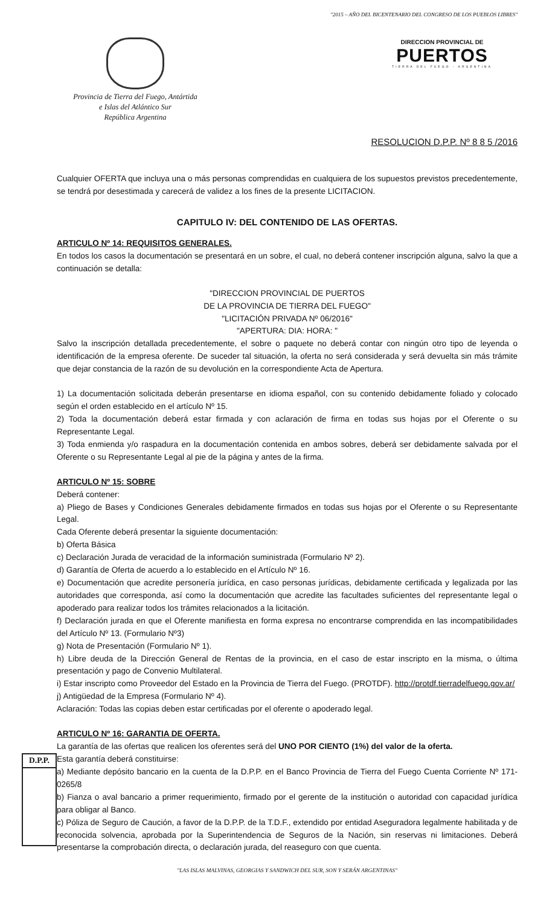"2015 – AÑO DEL BICENTENARIO DEL CONGRESO DE LOS PUEBLOS LIBRES"
Provincia de Tierra del Fuego, Antártida
e Islas del Atlántico Sur
República Argentina
DIRECCION PROVINCIAL DE
PUERTOS
TIERRA DEL FUEGO - ARGENTINA
RESOLUCION D.P.P. Nº 8 8 5 /2016
Cualquier OFERTA que incluya una o más personas comprendidas en cualquiera de los supuestos previstos precedentemente, se tendrá por desestimada y carecerá de validez a los fines de la presente LICITACION.
CAPITULO IV: DEL CONTENIDO DE LAS OFERTAS.
ARTICULO Nº 14: REQUISITOS GENERALES.
En todos los casos la documentación se presentará en un sobre, el cual, no deberá contener inscripción alguna, salvo la que a continuación se detalla:
"DIRECCION PROVINCIAL DE PUERTOS
DE LA PROVINCIA DE TIERRA DEL FUEGO"
"LICITACIÓN PRIVADA Nº 06/2016"
"APERTURA: DIA: HORA: "
Salvo la inscripción detallada precedentemente, el sobre o paquete no deberá contar con ningún otro tipo de leyenda o identificación de la empresa oferente. De suceder tal situación, la oferta no será considerada y será devuelta sin más trámite que dejar constancia de la razón de su devolución en la correspondiente Acta de Apertura.
1) La documentación solicitada deberán presentarse en idioma español, con su contenido debidamente foliado y colocado según el orden establecido en el artículo Nº 15.
2) Toda la documentación deberá estar firmada y con aclaración de firma en todas sus hojas por el Oferente o su Representante Legal.
3) Toda enmienda y/o raspadura en la documentación contenida en ambos sobres, deberá ser debidamente salvada por el Oferente o su Representante Legal al pie de la página y antes de la firma.
ARTICULO Nº 15: SOBRE
Deberá contener:
a) Pliego de Bases y Condiciones Generales debidamente firmados en todas sus hojas por el Oferente o su Representante Legal.
Cada Oferente deberá presentar la siguiente documentación:
b) Oferta Básica
c) Declaración Jurada de veracidad de la información suministrada (Formulario Nº 2).
d) Garantía de Oferta de acuerdo a lo establecido en el Artículo Nº 16.
e) Documentación que acredite personería jurídica, en caso personas jurídicas, debidamente certificada y legalizada por las autoridades que corresponda, así como la documentación que acredite las facultades suficientes del representante legal o apoderado para realizar todos los trámites relacionados a la licitación.
f) Declaración jurada en que el Oferente manifiesta en forma expresa no encontrarse comprendida en las incompatibilidades del Artículo Nº 13. (Formulario Nº3)
g) Nota de Presentación (Formulario Nº 1).
h) Libre deuda de la Dirección General de Rentas de la provincia, en el caso de estar inscripto en la misma, o última presentación y pago de Convenio Multilateral.
i) Estar inscripto como Proveedor del Estado en la Provincia de Tierra del Fuego. (PROTDF). http://protdf.tierradelfuego.gov.ar/
j) Antigüedad de la Empresa (Formulario Nº 4).
Aclaración: Todas las copias deben estar certificadas por el oferente o apoderado legal.
ARTICULO Nº 16: GARANTIA DE OFERTA.
La garantía de las ofertas que realicen los oferentes será del UNO POR CIENTO (1%) del valor de la oferta.
Esta garantía deberá constituirse:
a) Mediante depósito bancario en la cuenta de la D.P.P. en el Banco Provincia de Tierra del Fuego Cuenta Corriente Nº 171-0265/8
b) Fianza o aval bancario a primer requerimiento, firmado por el gerente de la institución o autoridad con capacidad jurídica para obligar al Banco.
c) Póliza de Seguro de Caución, a favor de la D.P.P. de la T.D.F., extendido por entidad Aseguradora legalmente habilitada y de reconocida solvencia, aprobada por la Superintendencia de Seguros de la Nación, sin reservas ni limitaciones. Deberá presentarse la comprobación directa, o declaración jurada, del reaseguro con que cuenta.
D.P.P.
"LAS ISLAS MALVINAS, GEORGIAS Y SANDWICH DEL SUR, SON Y SERÁN ARGENTINAS"